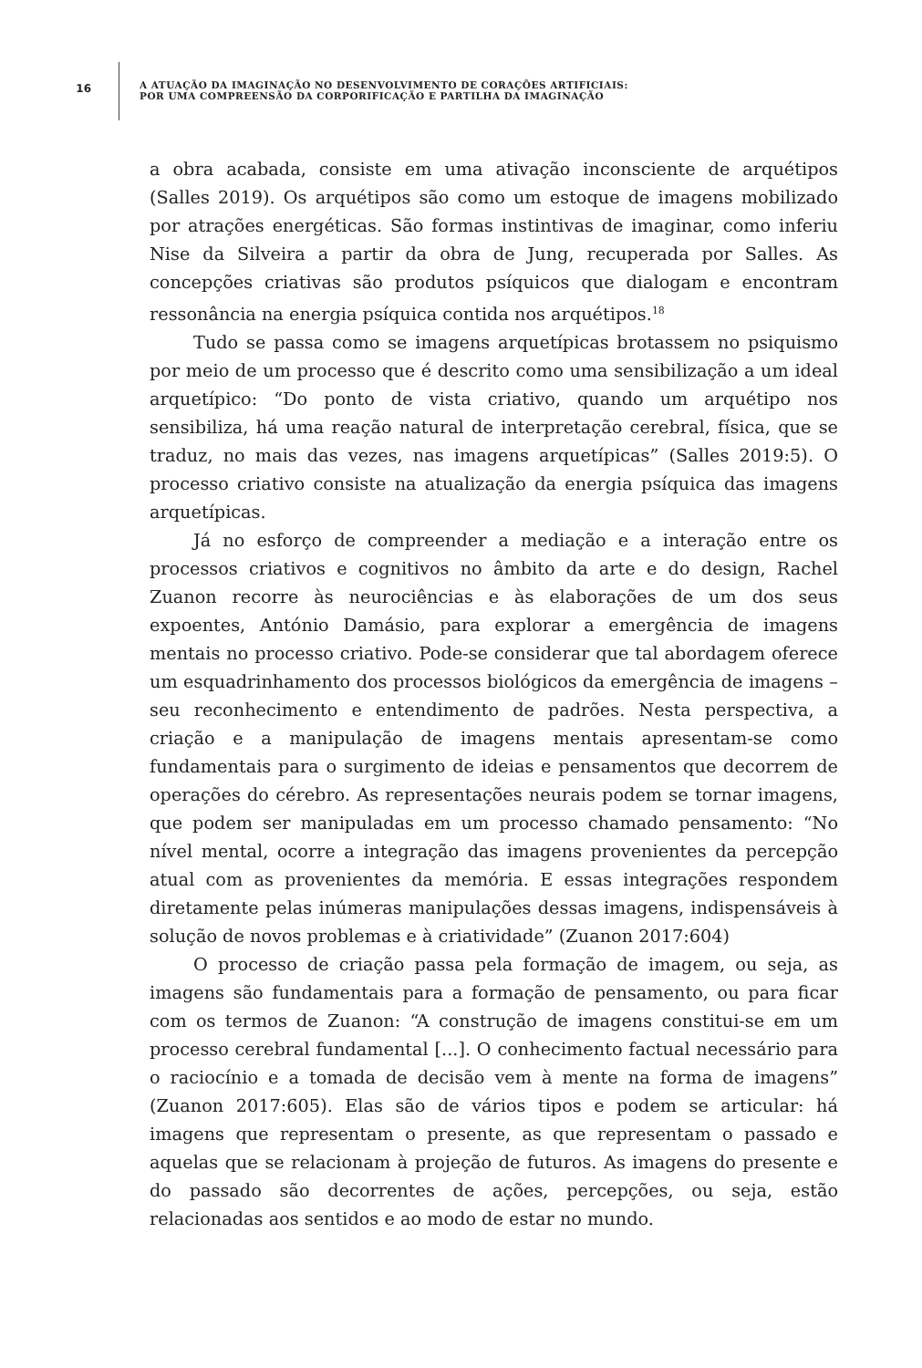16
A ATUAÇÃO DA IMAGINAÇÃO NO DESENVOLVIMENTO DE CORAÇÕES ARTIFICIAIS:
POR UMA COMPREENSÃO DA CORPORIFICAÇÃO E PARTILHA DA IMAGINAÇÃO
a obra acabada, consiste em uma ativação inconsciente de arquétipos (Salles 2019). Os arquétipos são como um estoque de imagens mobilizado por atrações energéticas. São formas instintivas de imaginar, como inferiu Nise da Silveira a partir da obra de Jung, recuperada por Salles. As concepções criativas são produtos psíquicos que dialogam e encontram ressonância na energia psíquica contida nos arquétipos.<sup>18</sup>
Tudo se passa como se imagens arquetípicas brotassem no psiquismo por meio de um processo que é descrito como uma sensibilização a um ideal arquetípico: “Do ponto de vista criativo, quando um arquétipo nos sensibiliza, há uma reação natural de interpretação cerebral, física, que se traduz, no mais das vezes, nas imagens arquetípicas” (Salles 2019:5). O processo criativo consiste na atualização da energia psíquica das imagens arquetípicas.
Já no esforço de compreender a mediação e a interação entre os processos criativos e cognitivos no âmbito da arte e do design, Rachel Zuanon recorre às neurociências e às elaborações de um dos seus expoentes, António Damásio, para explorar a emergência de imagens mentais no processo criativo. Pode-se considerar que tal abordagem oferece um esquadrinhamento dos processos biológicos da emergência de imagens – seu reconhecimento e entendimento de padrões. Nesta perspectiva, a criação e a manipulação de imagens mentais apresentam-se como fundamentais para o surgimento de ideias e pensamentos que decorrem de operações do cérebro. As representações neurais podem se tornar imagens, que podem ser manipuladas em um processo chamado pensamento: “No nível mental, ocorre a integração das imagens provenientes da percepção atual com as provenientes da memória. E essas integrações respondem diretamente pelas inúmeras manipulações dessas imagens, indispensáveis à solução de novos problemas e à criatividade” (Zuanon 2017:604)
O processo de criação passa pela formação de imagem, ou seja, as imagens são fundamentais para a formação de pensamento, ou para ficar com os termos de Zuanon: “A construção de imagens constitui-se em um processo cerebral fundamental [...]. O conhecimento factual necessário para o raciocínio e a tomada de decisão vem à mente na forma de imagens” (Zuanon 2017:605). Elas são de vários tipos e podem se articular: há imagens que representam o presente, as que representam o passado e aquelas que se relacionam à projeção de futuros. As imagens do presente e do passado são decorrentes de ações, percepções, ou seja, estão relacionadas aos sentidos e ao modo de estar no mundo.